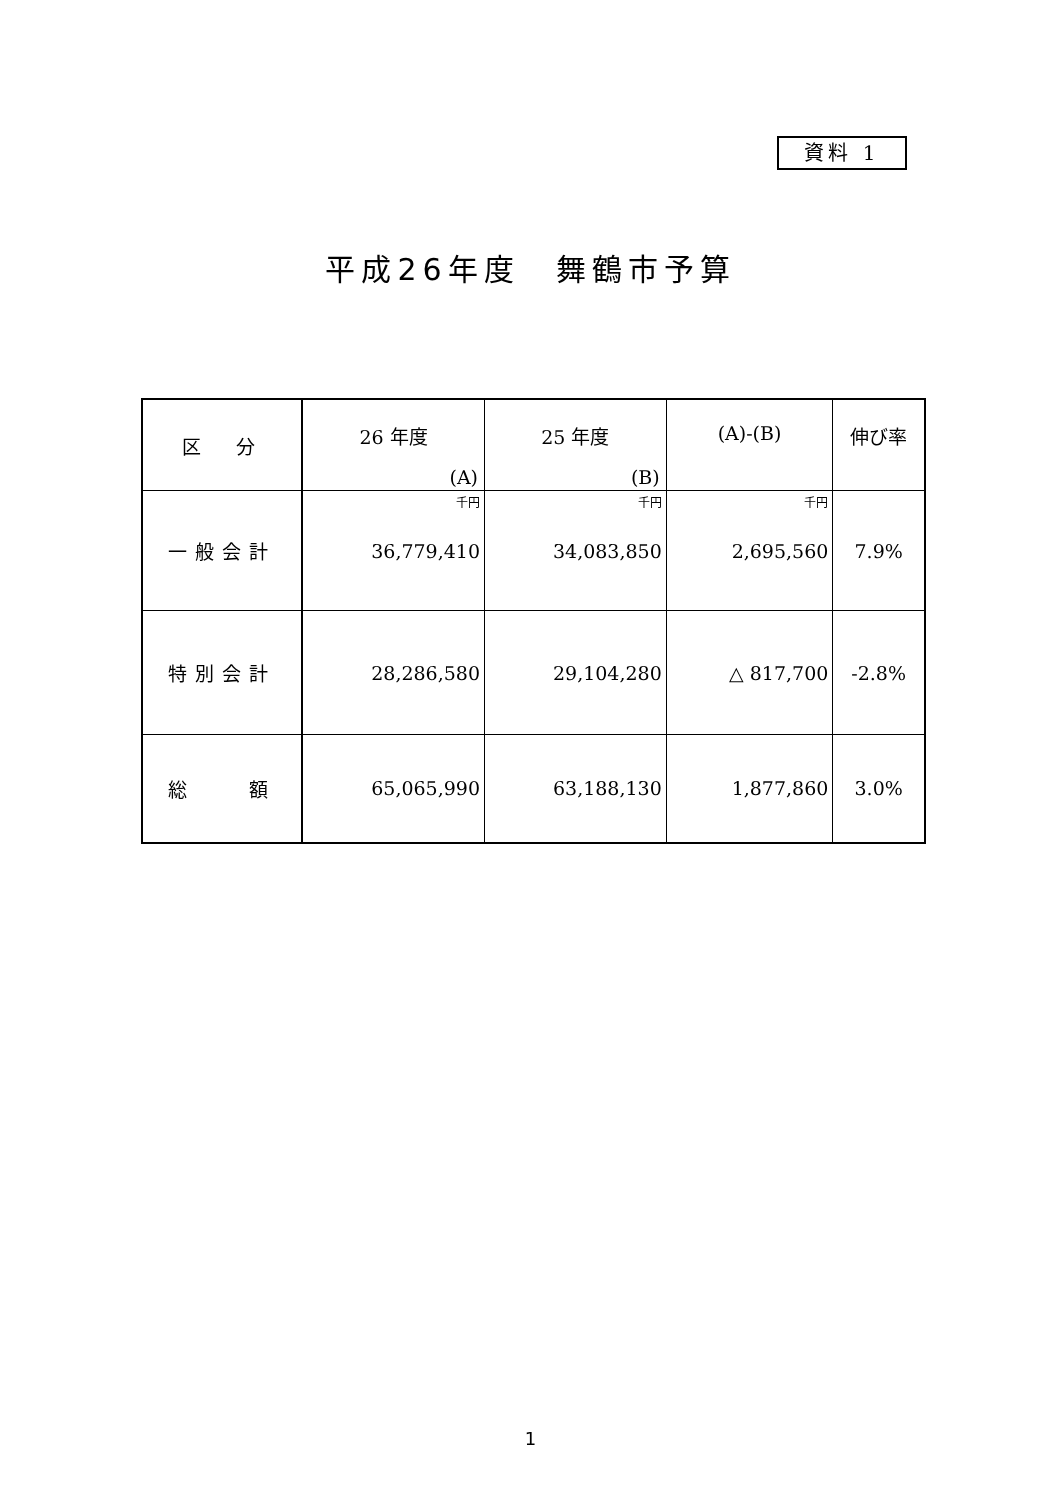資料 1
平成26年度　舞鶴市予算
| 区 分 | 26 年度 (A) | 25 年度 (B) | (A)-(B) | 伸び率 |
| --- | --- | --- | --- | --- |
| 一般会計 | 千円 36,779,410 | 千円 34,083,850 | 千円 2,695,560 | 7.9% |
| 特別会計 | 28,286,580 | 29,104,280 | △ 817,700 | -2.8% |
| 総 額 | 65,065,990 | 63,188,130 | 1,877,860 | 3.0% |
1